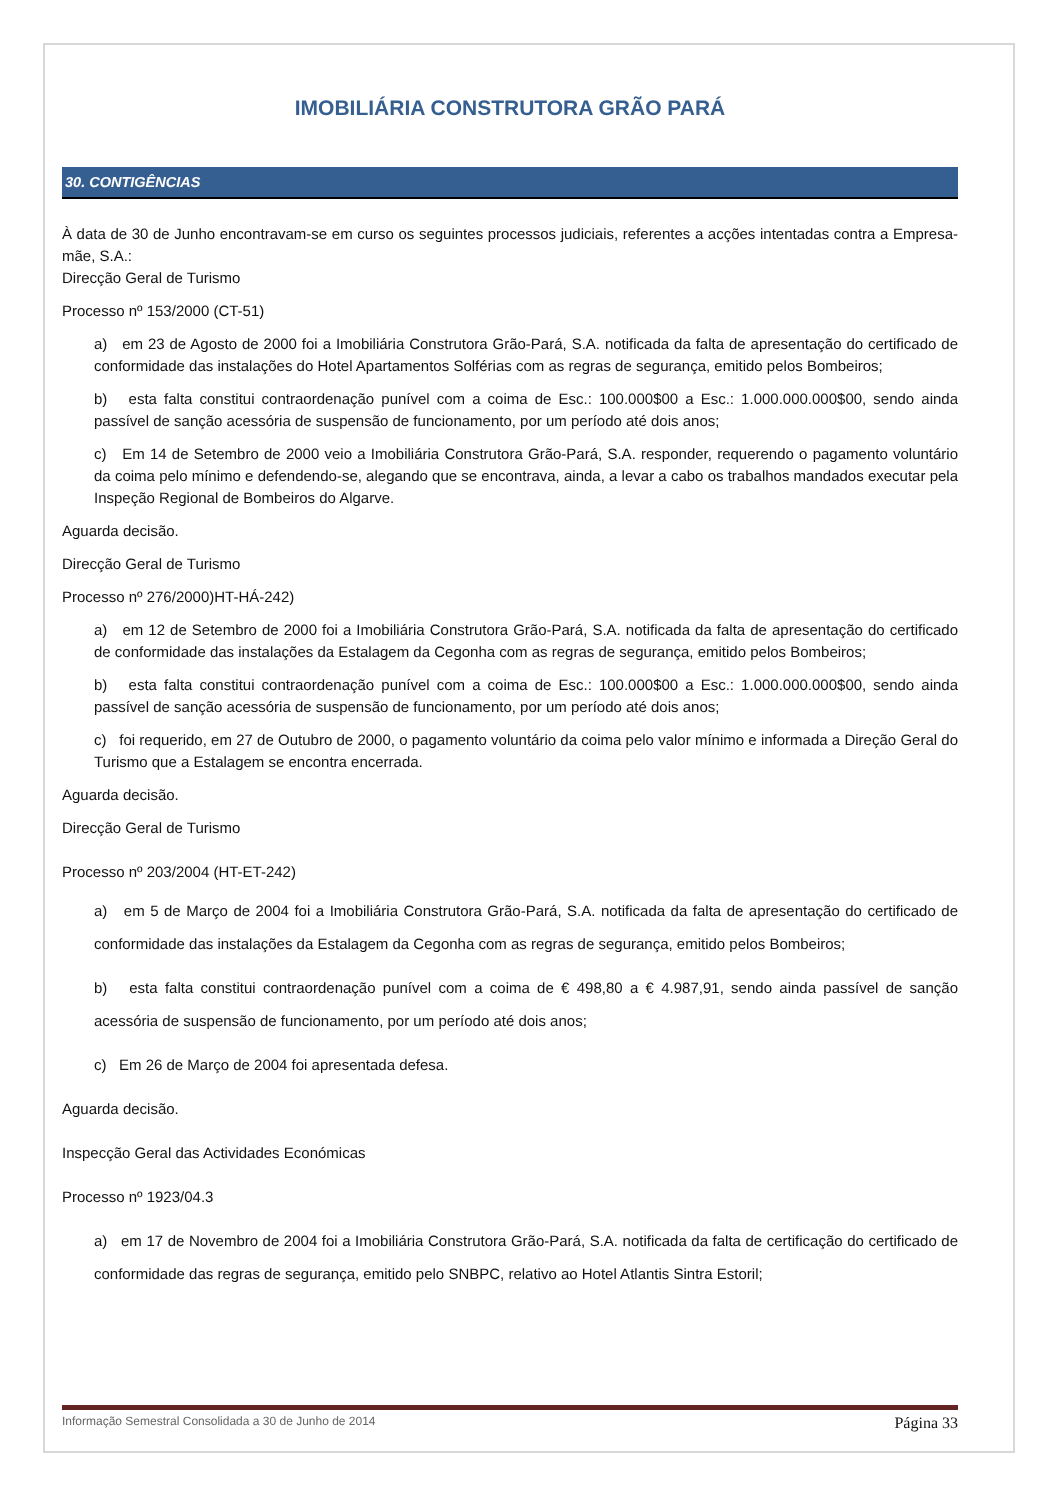IMOBILIÁRIA CONSTRUTORA GRÃO PARÁ
30. CONTIGÊNCIAS
À data de 30 de Junho encontravam-se em curso os seguintes processos judiciais, referentes a acções intentadas contra a Empresa-mãe, S.A.:
Direcção Geral de Turismo
Processo nº 153/2000 (CT-51)
a) em 23 de Agosto de 2000 foi a Imobiliária Construtora Grão-Pará, S.A. notificada da falta de apresentação do certificado de conformidade das instalações do Hotel Apartamentos Solférias com as regras de segurança, emitido pelos Bombeiros;
b) esta falta constitui contraordenação punível com a coima de Esc.: 100.000$00 a Esc.: 1.000.000.000$00, sendo ainda passível de sanção acessória de suspensão de funcionamento, por um período até dois anos;
c) Em 14 de Setembro de 2000 veio a Imobiliária Construtora Grão-Pará, S.A. responder, requerendo o pagamento voluntário da coima pelo mínimo e defendendo-se, alegando que se encontrava, ainda, a levar a cabo os trabalhos mandados executar pela Inspeção Regional de Bombeiros do Algarve.
Aguarda decisão.
Direcção Geral de Turismo
Processo nº 276/2000)HT-HÁ-242)
a) em 12 de Setembro de 2000 foi a Imobiliária Construtora Grão-Pará, S.A. notificada da falta de apresentação do certificado de conformidade das instalações da Estalagem da Cegonha com as regras de segurança, emitido pelos Bombeiros;
b) esta falta constitui contraordenação punível com a coima de Esc.: 100.000$00 a Esc.: 1.000.000.000$00, sendo ainda passível de sanção acessória de suspensão de funcionamento, por um período até dois anos;
c) foi requerido, em 27 de Outubro de 2000, o pagamento voluntário da coima pelo valor mínimo e informada a Direção Geral do Turismo que a Estalagem se encontra encerrada.
Aguarda decisão.
Direcção Geral de Turismo
Processo nº 203/2004 (HT-ET-242)
a) em 5 de Março de 2004 foi a Imobiliária Construtora Grão-Pará, S.A. notificada da falta de apresentação do certificado de conformidade das instalações da Estalagem da Cegonha com as regras de segurança, emitido pelos Bombeiros;
b) esta falta constitui contraordenação punível com a coima de € 498,80 a € 4.987,91, sendo ainda passível de sanção acessória de suspensão de funcionamento, por um período até dois anos;
c) Em 26 de Março de 2004 foi apresentada defesa.
Aguarda decisão.
Inspecção Geral das Actividades Económicas
Processo nº 1923/04.3
a) em 17 de Novembro de 2004 foi a Imobiliária Construtora Grão-Pará, S.A. notificada da falta de certificação do certificado de conformidade das regras de segurança, emitido pelo SNBPC, relativo ao Hotel Atlantis Sintra Estoril;
Informação Semestral Consolidada a 30 de Junho de 2014 Página 33